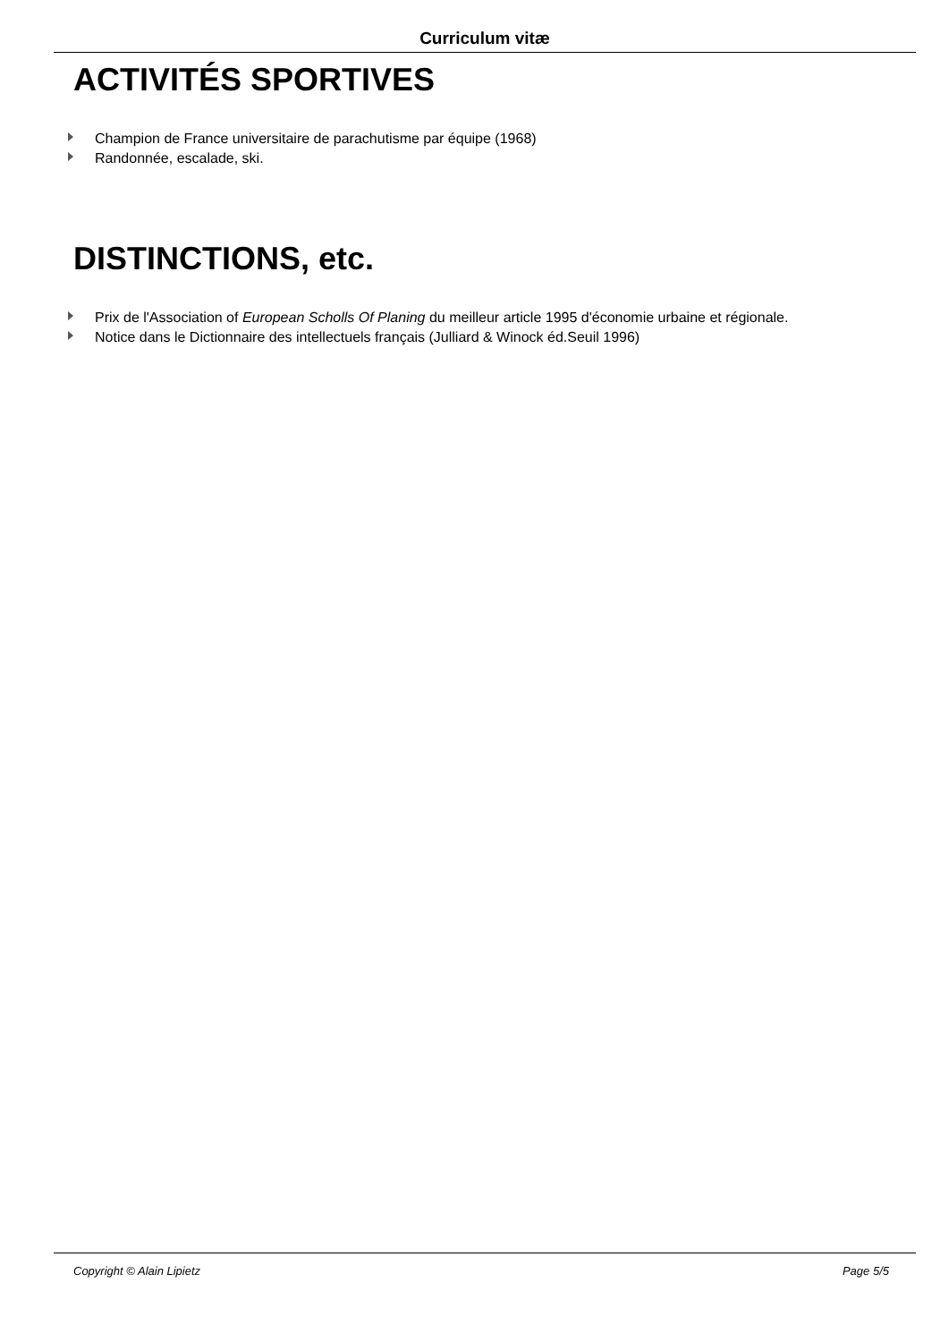Curriculum vitæ
ACTIVITÉS SPORTIVES
Champion de France universitaire de parachutisme par équipe (1968)
Randonnée, escalade, ski.
DISTINCTIONS, etc.
Prix de l'Association of European Scholls Of Planing du meilleur article 1995 d'économie urbaine et régionale.
Notice dans le Dictionnaire des intellectuels français (Julliard & Winock éd.Seuil 1996)
Copyright © Alain Lipietz Page 5/5